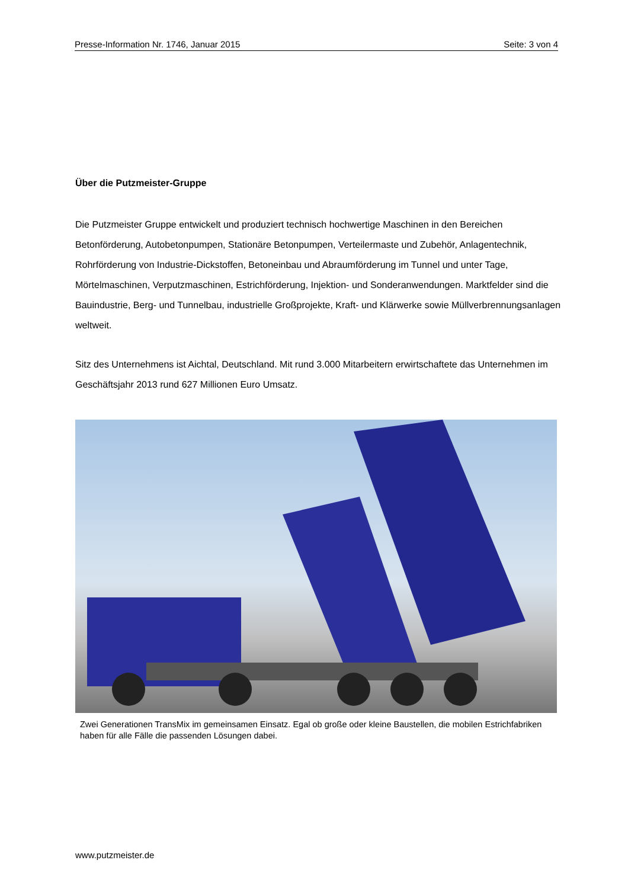Presse-Information Nr. 1746, Januar 2015 Seite: 3 von 4
Über die Putzmeister-Gruppe
Die Putzmeister Gruppe entwickelt und produziert technisch hochwertige Maschinen in den Bereichen Betonförderung, Autobetonpumpen, Stationäre Betonpumpen, Verteilermaste und Zubehör, Anlagentechnik, Rohrförderung von Industrie-Dickstoffen, Betoneinbau und Abraumförderung im Tunnel und unter Tage, Mörtelmaschinen, Verputzmaschinen, Estrichförderung, Injektion- und Sonderanwendungen. Marktfelder sind die Bauindustrie, Berg- und Tunnelbau, industrielle Großprojekte, Kraft- und Klärwerke sowie Müllverbrennungsanlagen weltweit.
Sitz des Unternehmens ist Aichtal, Deutschland. Mit rund 3.000 Mitarbeitern erwirtschaftete das Unternehmen im Geschäftsjahr 2013 rund 627 Millionen Euro Umsatz.
Zwei Generationen TransMix im gemeinsamen Einsatz. Egal ob große oder kleine Baustellen, die mobilen Estrichfabriken haben für alle Fälle die passenden Lösungen dabei.
www.putzmeister.de